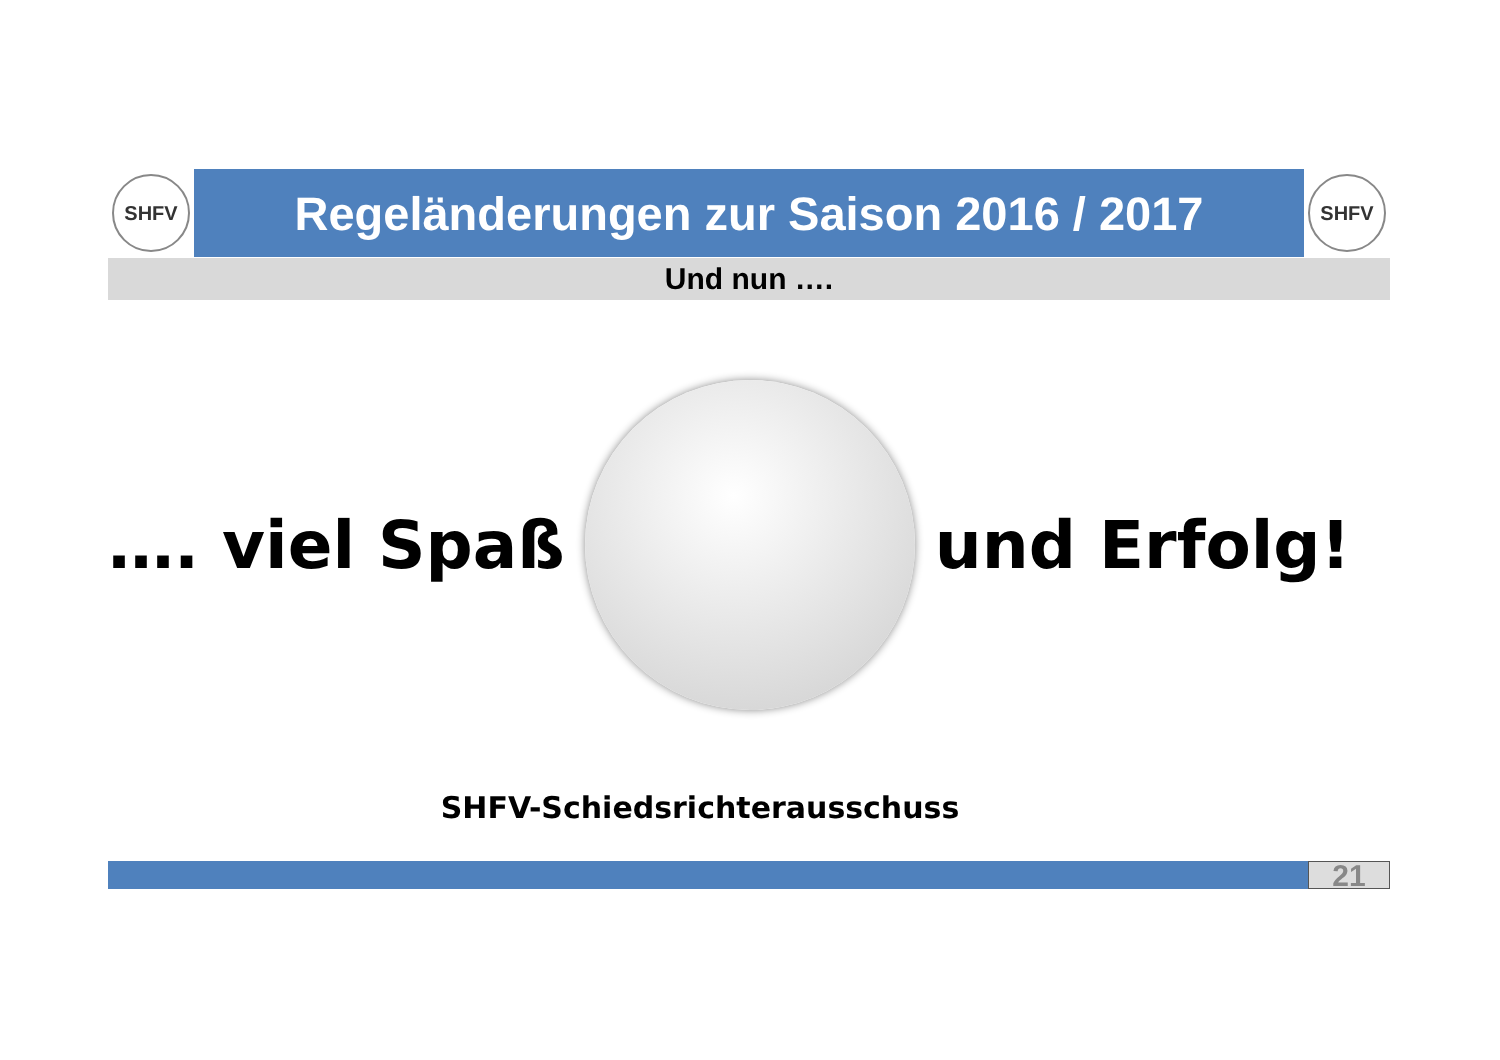SHFV
Regeländerungen zur Saison 2016 / 2017
SHFV
Und nun ….
…. viel Spaß und Erfolg!
SHFV-Schiedsrichterausschuss
21